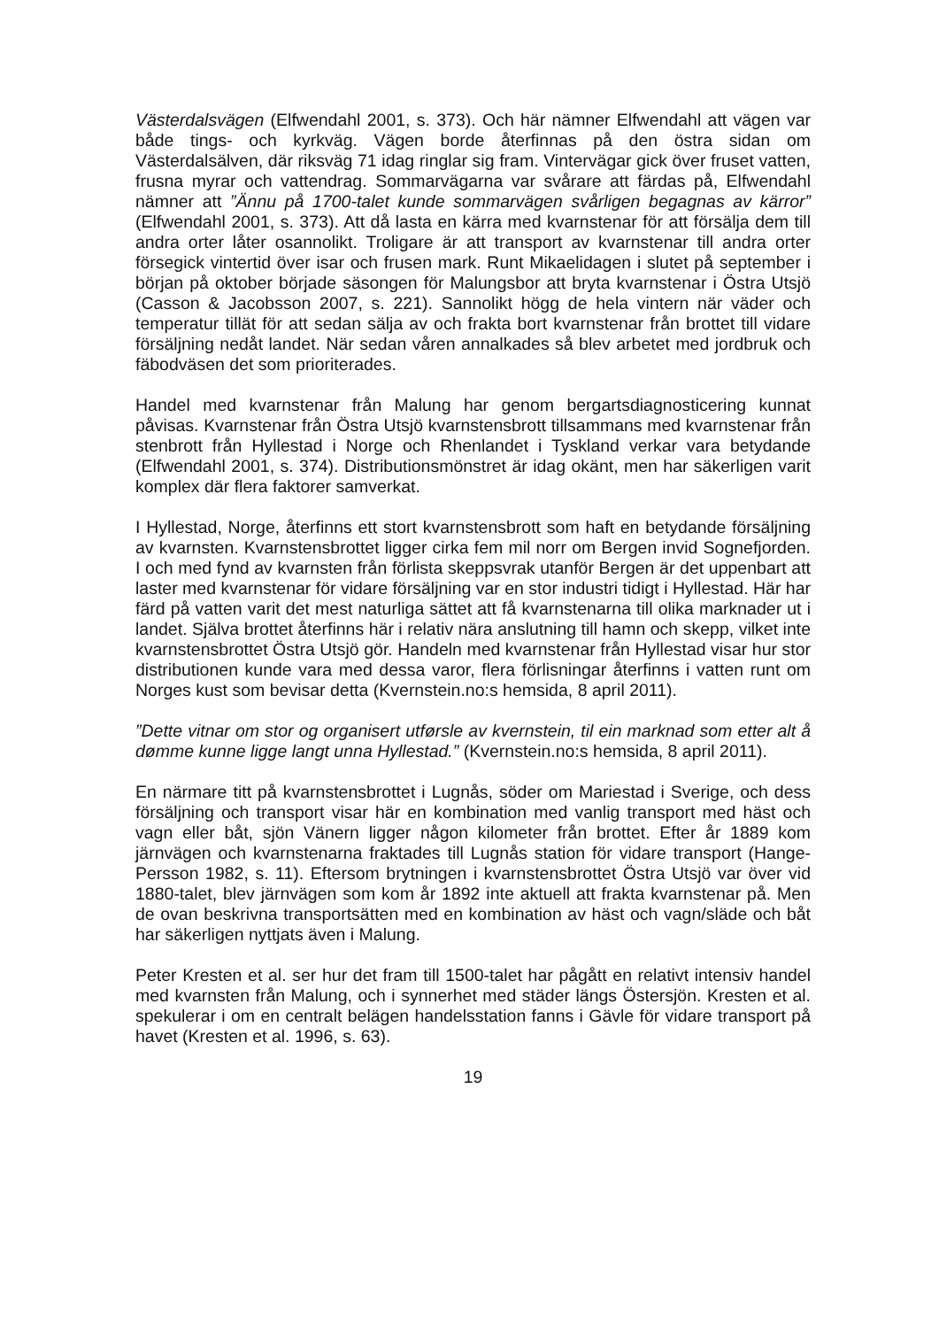Västerdalsvägen (Elfwendahl 2001, s. 373). Och här nämner Elfwendahl att vägen var både tings- och kyrkväg. Vägen borde återfinnas på den östra sidan om Västerdalsälven, där riksväg 71 idag ringlar sig fram. Vintervägar gick över fruset vatten, frusna myrar och vattendrag. Sommarvägarna var svårare att färdas på, Elfwendahl nämner att ”Ännu på 1700-talet kunde sommarvägen svårligen begagnas av kärror” (Elfwendahl 2001, s. 373). Att då lasta en kärra med kvarnstenar för att försälja dem till andra orter låter osannolikt. Troligare är att transport av kvarnstenar till andra orter försegick vintertid över isar och frusen mark. Runt Mikaelidagen i slutet på september i början på oktober började säsongen för Malungsbor att bryta kvarnstenar i Östra Utsjö (Casson & Jacobsson 2007, s. 221). Sannolikt högg de hela vintern när väder och temperatur tillät för att sedan sälja av och frakta bort kvarnstenar från brottet till vidare försäljning nedåt landet. När sedan våren annalkades så blev arbetet med jordbruk och fäbodväsen det som prioriterades.
Handel med kvarnstenar från Malung har genom bergartsdiagnosticering kunnat påvisas. Kvarnstenar från Östra Utsjö kvarnstensbrott tillsammans med kvarnstenar från stenbrott från Hyllestad i Norge och Rhenlandet i Tyskland verkar vara betydande (Elfwendahl 2001, s. 374). Distributionsmönstret är idag okänt, men har säkerligen varit komplex där flera faktorer samverkat.
I Hyllestad, Norge, återfinns ett stort kvarnstensbrott som haft en betydande försäljning av kvarnsten. Kvarnstensbrottet ligger cirka fem mil norr om Bergen invid Sognefjorden. I och med fynd av kvarnsten från förlista skeppsvrak utanför Bergen är det uppenbart att laster med kvarnstenar för vidare försäljning var en stor industri tidigt i Hyllestad. Här har färd på vatten varit det mest naturliga sättet att få kvarnstenarna till olika marknader ut i landet. Själva brottet återfinns här i relativ nära anslutning till hamn och skepp, vilket inte kvarnstensbrottet Östra Utsjö gör. Handeln med kvarnstenar från Hyllestad visar hur stor distributionen kunde vara med dessa varor, flera förlisningar återfinns i vatten runt om Norges kust som bevisar detta (Kvernstein.no:s hemsida, 8 april 2011).
”Dette vitnar om stor og organisert utførsle av kvernstein, til ein marknad som etter alt å dømme kunne ligge langt unna Hyllestad.” (Kvernstein.no:s hemsida, 8 april 2011).
En närmare titt på kvarnstensbrottet i Lugnås, söder om Mariestad i Sverige, och dess försäljning och transport visar här en kombination med vanlig transport med häst och vagn eller båt, sjön Vänern ligger någon kilometer från brottet. Efter år 1889 kom järnvägen och kvarnstenarna fraktades till Lugnås station för vidare transport (Hange-Persson 1982, s. 11). Eftersom brytningen i kvarnstensbrottet Östra Utsjö var över vid 1880-talet, blev järnvägen som kom år 1892 inte aktuell att frakta kvarnstenar på. Men de ovan beskrivna transportsätten med en kombination av häst och vagn/släde och båt har säkerligen nyttjats även i Malung.
Peter Kresten et al. ser hur det fram till 1500-talet har pågått en relativt intensiv handel med kvarnsten från Malung, och i synnerhet med städer längs Östersjön. Kresten et al. spekulerar i om en centralt belägen handelsstation fanns i Gävle för vidare transport på havet (Kresten et al. 1996, s. 63).
19